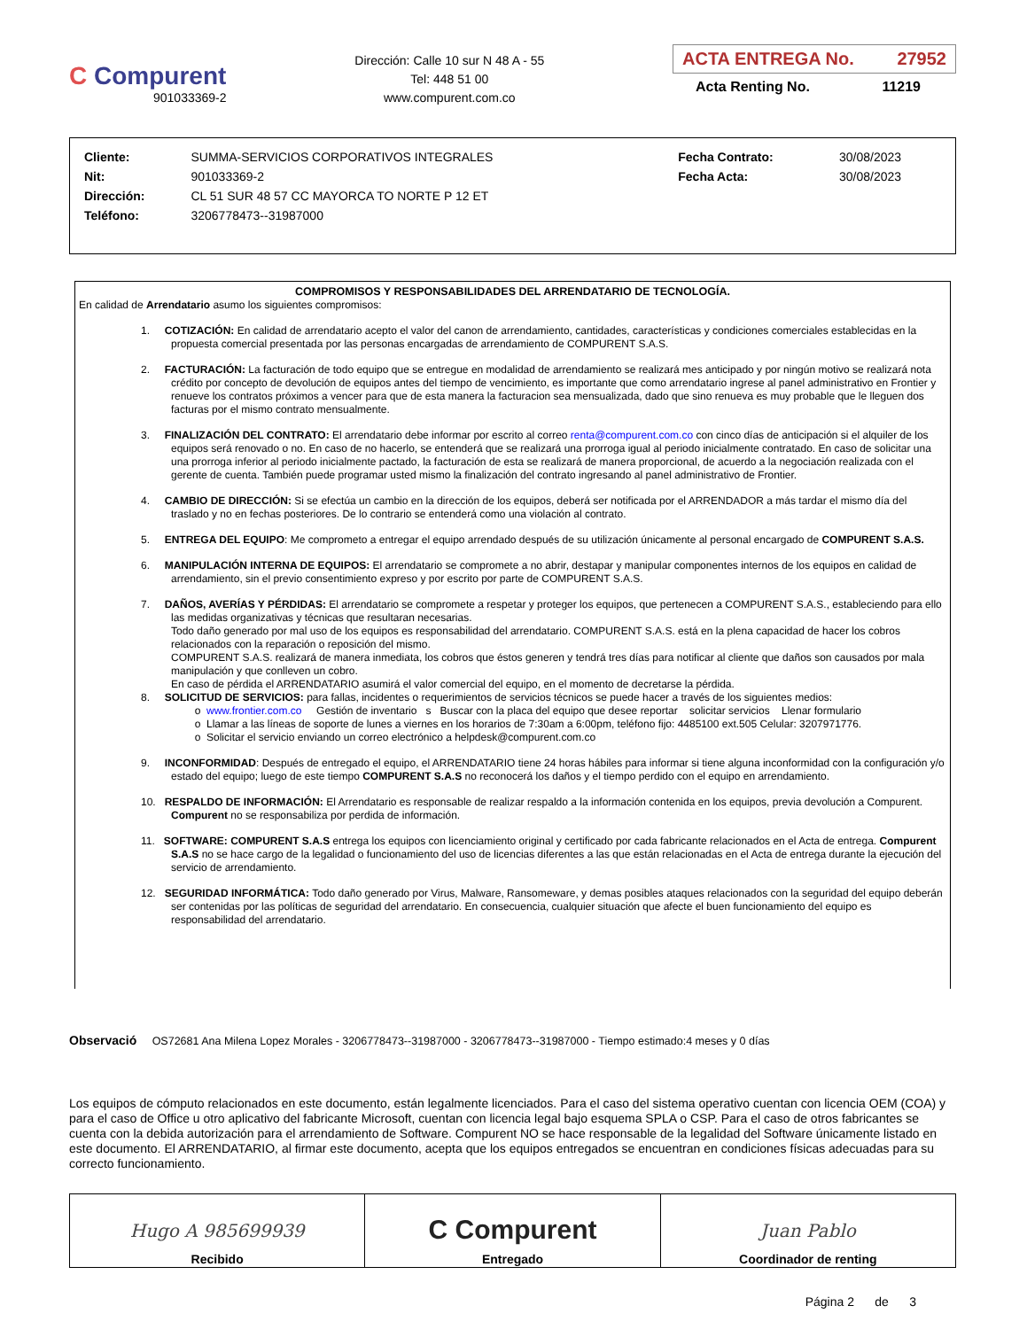C Compurent
901033369-2
Dirección: Calle 10 sur N 48 A - 55
Tel: 448 51 00
www.compurent.com.co
ACTA ENTREGA No. 27952
Acta Renting No. 11219
| Cliente: | SUMMA-SERVICIOS CORPORATIVOS INTEGRALES | Fecha Contrato: | 30/08/2023 |
| Nit: | 901033369-2 | Fecha Acta: | 30/08/2023 |
| Dirección: | CL 51 SUR 48 57 CC MAYORCA TO NORTE P 12 ET | | |
| Teléfono: | 3206778473--31987000 | | |
COMPROMISOS Y RESPONSABILIDADES DEL ARRENDATARIO DE TECNOLOGÍA.
En calidad de Arrendatario asumo los siguientes compromisos:
1. COTIZACIÓN: En calidad de arrendatario acepto el valor del canon de arrendamiento, cantidades, características y condiciones comerciales establecidas en la propuesta comercial presentada por las personas encargadas de arrendamiento de COMPURENT S.A.S.
2. FACTURACIÓN: La facturación de todo equipo que se entregue en modalidad de arrendamiento se realizará mes anticipado y por ningún motivo se realizará nota crédito por concepto de devolución de equipos antes del tiempo de vencimiento, es importante que como arrendatario ingrese al panel administrativo en Frontier y renueve los contratos próximos a vencer para que de esta manera la facturacion sea mensualizada, dado que sino renueva es muy probable que le lleguen dos facturas por el mismo contrato mensualmente.
3. FINALIZACIÓN DEL CONTRATO: El arrendatario debe informar por escrito al correo renta@compurent.com.co con cinco días de anticipación si el alquiler de los equipos será renovado o no. En caso de no hacerlo, se entenderá que se realizará una prorroga igual al periodo inicialmente contratado. En caso de solicitar una una prorroga inferior al periodo inicialmente pactado, la facturación de esta se realizará de manera proporcional, de acuerdo a la negociación realizada con el gerente de cuenta. También puede programar usted mismo la finalización del contrato ingresando al panel administrativo de Frontier.
4. CAMBIO DE DIRECCIÓN: Si se efectúa un cambio en la dirección de los equipos, deberá ser notificada por el ARRENDADOR a más tardar el mismo día del traslado y no en fechas posteriores. De lo contrario se entenderá como una violación al contrato.
5. ENTREGA DEL EQUIPO: Me comprometo a entregar el equipo arrendado después de su utilización únicamente al personal encargado de COMPURENT S.A.S.
6. MANIPULACIÓN INTERNA DE EQUIPOS: El arrendatario se compromete a no abrir, destapar y manipular componentes internos de los equipos en calidad de arrendamiento, sin el previo consentimiento expreso y por escrito por parte de COMPURENT S.A.S.
7. DAÑOS, AVERÍAS Y PÉRDIDAS: El arrendatario se compromete a respetar y proteger los equipos, que pertenecen a COMPURENT S.A.S., estableciendo para ello las medidas organizativas y técnicas que resultaran necesarias.
Todo daño generado por mal uso de los equipos es responsabilidad del arrendatario. COMPURENT S.A.S. está en la plena capacidad de hacer los cobros relacionados con la reparación o reposición del mismo.
COMPURENT S.A.S. realizará de manera inmediata, los cobros que éstos generen y tendrá tres días para notificar al cliente que daños son causados por mala manipulación y que conlleven un cobro.
En caso de pérdida el ARRENDATARIO asumirá el valor comercial del equipo, en el momento de decretarse la pérdida.
8. SOLICITUD DE SERVICIOS: para fallas, incidentes o requerimientos de servicios técnicos se puede hacer a través de los siguientes medios:
o www.frontier.com.co Gestión de inventario s Buscar con la placa del equipo que desee reportar solicitar servicios Llenar formulario
o Llamar a las líneas de soporte de lunes a viernes en los horarios de 7:30am a 6:00pm, teléfono fijo: 4485100 ext.505 Celular: 3207971776.
o Solicitar el servicio enviando un correo electrónico a helpdesk@compurent.com.co
9. INCONFORMIDAD: Después de entregado el equipo, el ARRENDATARIO tiene 24 horas hábiles para informar si tiene alguna inconformidad con la configuración y/o estado del equipo; luego de este tiempo COMPURENT S.A.S no reconocerá los daños y el tiempo perdido con el equipo en arrendamiento.
10. RESPALDO DE INFORMACIÓN: El Arrendatario es responsable de realizar respaldo a la información contenida en los equipos, previa devolución a Compurent. Compurent no se responsabiliza por perdida de información.
11. SOFTWARE: COMPURENT S.A.S entrega los equipos con licenciamiento original y certificado por cada fabricante relacionados en el Acta de entrega. Compurent S.A.S no se hace cargo de la legalidad o funcionamiento del uso de licencias diferentes a las que están relacionadas en el Acta de entrega durante la ejecución del servicio de arrendamiento.
12. SEGURIDAD INFORMÁTICA: Todo daño generado por Virus, Malware, Ransomeware, y demas posibles ataques relacionados con la seguridad del equipo deberán ser contenidas por las políticas de seguridad del arrendatario. En consecuencia, cualquier situación que afecte el buen funcionamiento del equipo es responsabilidad del arrendatario.
Observació OS72681 Ana Milena Lopez Morales - 3206778473--31987000 - 3206778473--31987000 - Tiempo estimado:4 meses y 0 días
Los equipos de cómputo relacionados en este documento, están legalmente licenciados. Para el caso del sistema operativo cuentan con licencia OEM (COA) y para el caso de Office u otro aplicativo del fabricante Microsoft, cuentan con licencia legal bajo esquema SPLA o CSP. Para el caso de otros fabricantes se cuenta con la debida autorización para el arrendamiento de Software. Compurent NO se hace responsable de la legalidad del Software únicamente listado en este documento. El ARRENDATARIO, al firmar este documento, acepta que los equipos entregados se encuentran en condiciones físicas adecuadas para su correcto funcionamiento.
| Hugo A 985699939 Recibido | C Compurent Entregado | Juan Pablo Coordinador de renting |
Página 2 de 3